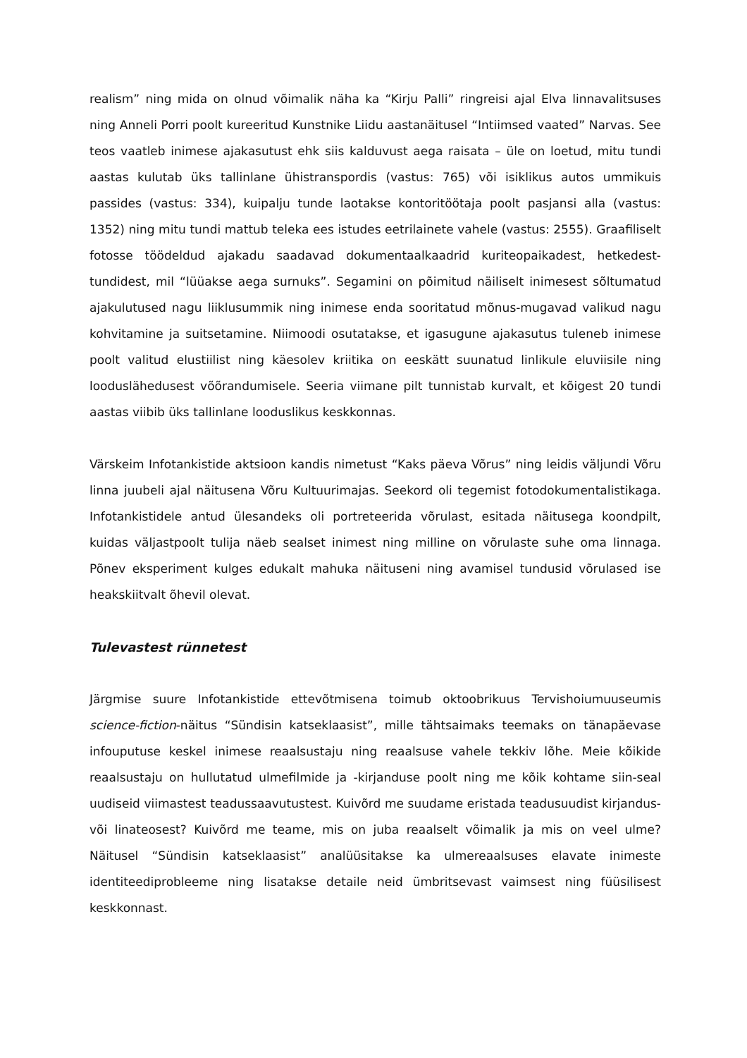realism” ning mida on olnud võimalik näha ka “Kirju Palli” ringreisi ajal Elva linnavalitsuses ning Anneli Porri poolt kureeritud Kunstnike Liidu aastanäitusel “Intiimsed vaated” Narvas. See teos vaatleb inimese ajakasutust ehk siis kalduvust aega raisata – üle on loetud, mitu tundi aastas kulutab üks tallinlane ühistranspordis (vastus: 765) või isiklikus autos ummikuis passides (vastus: 334), kuipalju tunde laotakse kontoritöötaja poolt pasjansi alla (vastus: 1352) ning mitu tundi mattub teleka ees istudes eetrilainete vahele (vastus: 2555). Graafiliselt fotosse töödeldud ajakadu saadavad dokumentaalkaadrid kuriteopaikadest, hetkedest-tundidest, mil “lüüakse aega surnuks”. Segamini on põimitud näiliselt inimesest sõltumatud ajakulutused nagu liiklusummik ning inimese enda sooritatud mõnus-mugavad valikud nagu kohvitamine ja suitsetamine. Niimoodi osutatakse, et igasugune ajakasutus tuleneb inimese poolt valitud elustiilist ning käesolev kriitika on eeskätt suunatud linlikule eluviisile ning looduslähedusest võõrandumisele. Seeria viimane pilt tunnistab kurvalt, et kõigest 20 tundi aastas viibib üks tallinlane looduslikus keskkonnas.
Värskeim Infotankistide aktsioon kandis nimetust “Kaks päeva Võrus” ning leidis väljundi Võru linna juubeli ajal näitusena Võru Kultuurimajas. Seekord oli tegemist fotodokumentalistikaga. Infotankistidele antud ülesandeks oli portreteerida võrulast, esitada näitusega koondpilt, kuidas väljastpoolt tulija näeb sealset inimest ning milline on võrulaste suhe oma linnaga. Põnev eksperiment kulges edukalt mahuka näituseni ning avamisel tundusid võrulased ise heakskiitvalt õhevil olevat.
Tulevastest rünnetest
Järgmise suure Infotankistide ettevõtmisena toimub oktoobrikuus Tervishoiumuuseumis science-fiction-näitus “Sündisin katseklaasist”, mille tähtsaimaks teemaks on tänapäevase infouputuse keskel inimese reaalsustaju ning reaalsuse vahele tekkiv lõhe. Meie kõikide reaalsustaju on hullutatud ulmefilmide ja -kirjanduse poolt ning me kõik kohtame siin-seal uudiseid viimastest teadussaavutustest. Kuivõrd me suudame eristada teadusuudist kirjandus- või linateosest? Kuivõrd me teame, mis on juba reaalselt võimalik ja mis on veel ulme? Näitusel “Sündisin katseklaasist” analüüsitakse ka ulmereaalsuses elavate inimeste identiteediprobleeme ning lisatakse detaile neid ümbritsevast vaimsest ning füüsilisest keskkonnast.